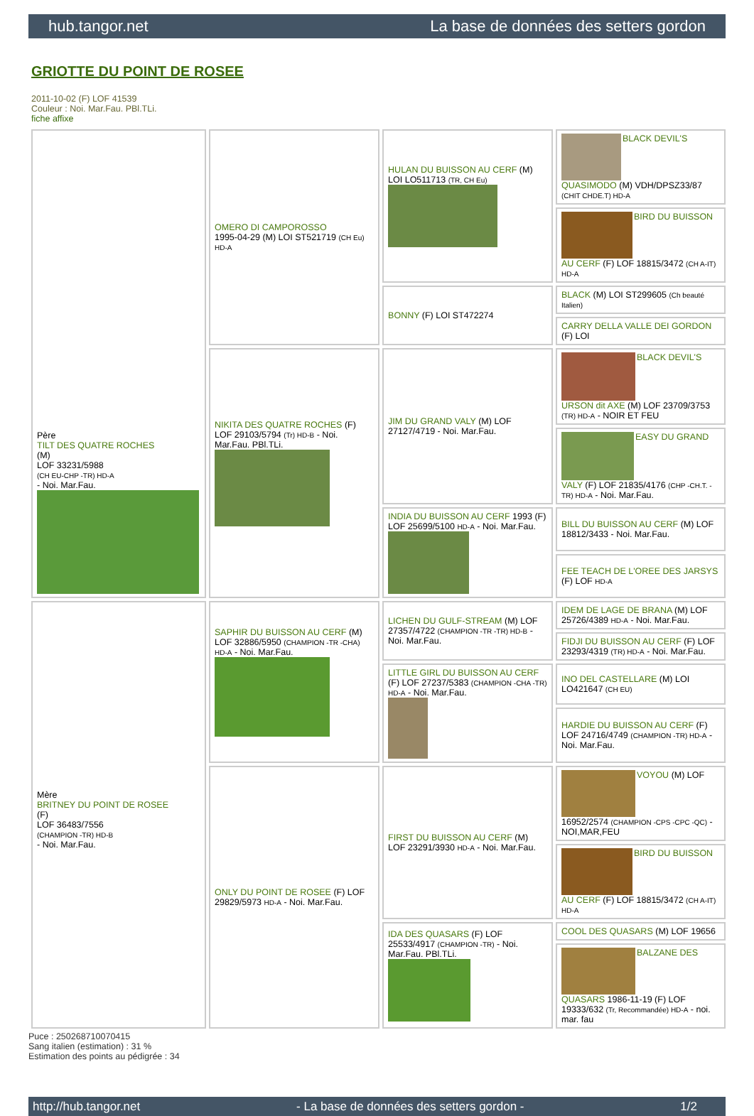hub.tangor.net La base de données des setters gordon
GRIOTTE DU POINT DE ROSEE
2011-10-02 (F) LOF 41539
Couleur : Noi. Mar.Fau. PBl.TLi.
fiche affixe
| Père TILT DES QUATRE ROCHES (M) LOF 33231/5988 (CH EU-CHP -TR) HD-A - Noi. Mar.Fau. | OMERO DI CAMPOROSSO 1995-04-29 (M) LOI ST521719 (CH Eu) HD-A | HULAN DU BUISSON AU CERF (M) LOI LO511713 (TR, CH Eu) | BLACK DEVIL'S QUASIMODO (M) VDH/DPSZ33/87 (CHIT CHDE.T) HD-A |
| | | | BIRD DU BUISSON AU CERF (F) LOF 18815/3472 (CH A-IT) HD-A |
| | | BONNY (F) LOI ST472274 | BLACK (M) LOI ST299605 (Ch beauté Italien) |
| | | | CARRY DELLA VALLE DEI GORDON (F) LOI |
| | NIKITA DES QUATRE ROCHES (F) LOF 29103/5794 (Tr) HD-B - Noi. Mar.Fau. PBl.TLi. | JIM DU GRAND VALY (M) LOF 27127/4719 - Noi. Mar.Fau. | BLACK DEVIL'S URSON dit AXE (M) LOF 23709/3753 (TR) HD-A - NOIR ET FEU |
| | | | EASY DU GRAND VALY (F) LOF 21835/4176 (CHP -CH.T. -TR) HD-A - Noi. Mar.Fau. |
| | | INDIA DU BUISSON AU CERF 1993 (F) LOF 25699/5100 HD-A - Noi. Mar.Fau. | BILL DU BUISSON AU CERF (M) LOF 18812/3433 - Noi. Mar.Fau. |
| | | | FEE TEACH DE L'OREE DES JARSYS (F) LOF HD-A |
| Mère BRITNEY DU POINT DE ROSEE (F) LOF 36483/7556 (CHAMPION -TR) HD-B - Noi. Mar.Fau. | SAPHIR DU BUISSON AU CERF (M) LOF 32886/5950 (CHAMPION -TR -CHA) HD-A - Noi. Mar.Fau. | LICHEN DU GULF-STREAM (M) LOF 27357/4722 (CHAMPION -TR -TR) HD-B - Noi. Mar.Fau. | IDEM DE LAGE DE BRANA (M) LOF 25726/4389 HD-A - Noi. Mar.Fau. |
| | | | FIDJI DU BUISSON AU CERF (F) LOF 23293/4319 (TR) HD-A - Noi. Mar.Fau. |
| | | LITTLE GIRL DU BUISSON AU CERF (F) LOF 27237/5383 (CHAMPION -CHA -TR) HD-A - Noi. Mar.Fau. | INO DEL CASTELLARE (M) LOI LO421647 (CH EU) |
| | | | HARDIE DU BUISSON AU CERF (F) LOF 24716/4749 (CHAMPION -TR) HD-A - Noi. Mar.Fau. |
| | ONLY DU POINT DE ROSEE (F) LOF 29829/5973 HD-A - Noi. Mar.Fau. | FIRST DU BUISSON AU CERF (M) LOF 23291/3930 HD-A - Noi. Mar.Fau. | VOYOU (M) LOF 16952/2574 (CHAMPION -CPS -CPC -QC) - NOI,MAR,FEU |
| | | | BIRD DU BUISSON AU CERF (F) LOF 18815/3472 (CH A-IT) HD-A |
| | | IDA DES QUASARS (F) LOF 25533/4917 (CHAMPION -TR) - Noi. Mar.Fau. PBl.TLi. | COOL DES QUASARS (M) LOF 19656 |
| | | | BALZANE DES QUASARS 1986-11-19 (F) LOF 19333/632 (Tr, Recommandée) HD-A - noi. mar. fau |
Puce : 250268710070415
Sang italien (estimation) : 31 %
Estimation des points au pédigrée : 34
http://hub.tangor.net - La base de données des setters gordon - 1/2